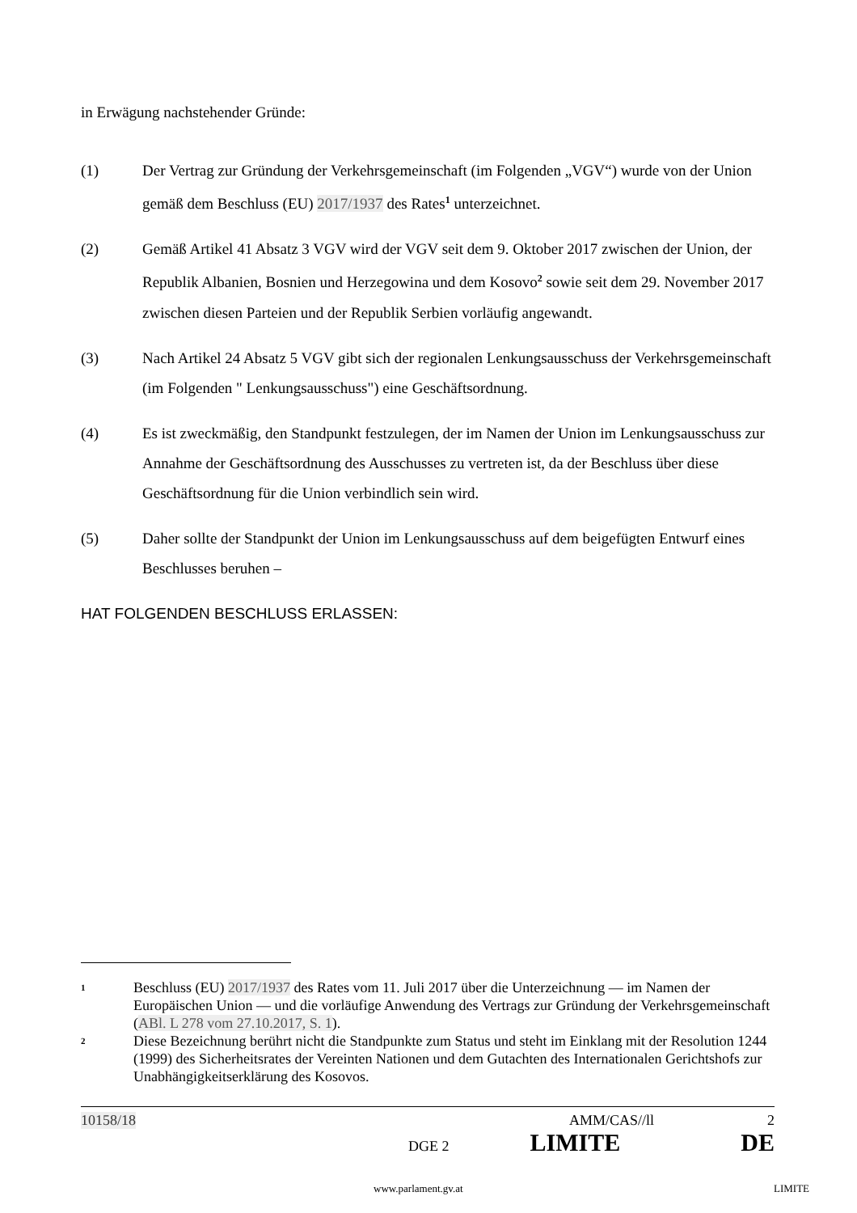in Erwägung nachstehender Gründe:
(1) Der Vertrag zur Gründung der Verkehrsgemeinschaft (im Folgenden „VGV“) wurde von der Union gemäß dem Beschluss (EU) 2017/1937 des Rates<sup>1</sup> unterzeichnet.
(2) Gemäß Artikel 41 Absatz 3 VGV wird der VGV seit dem 9. Oktober 2017 zwischen der Union, der Republik Albanien, Bosnien und Herzegowina und dem Kosovo<sup>2</sup> sowie seit dem 29. November 2017 zwischen diesen Parteien und der Republik Serbien vorläufig angewandt.
(3) Nach Artikel 24 Absatz 5 VGV gibt sich der regionalen Lenkungsausschuss der Verkehrsgemeinschaft (im Folgenden " Lenkungsausschuss") eine Geschäftsordnung.
(4) Es ist zweckmäßig, den Standpunkt festzulegen, der im Namen der Union im Lenkungsausschuss zur Annahme der Geschäftsordnung des Ausschusses zu vertreten ist, da der Beschluss über diese Geschäftsordnung für die Union verbindlich sein wird.
(5) Daher sollte der Standpunkt der Union im Lenkungsausschuss auf dem beigefügten Entwurf eines Beschlusses beruhen –
HAT FOLGENDEN BESCHLUSS ERLASSEN:
1
Beschluss (EU) 2017/1937 des Rates vom 11. Juli 2017 über die Unterzeichnung — im Namen der Europäischen Union — und die vorläufige Anwendung des Vertrags zur Gründung der Verkehrsgemeinschaft (ABl. L 278 vom 27.10.2017, S. 1).
2
Diese Bezeichnung berührt nicht die Standpunkte zum Status und steht im Einklang mit der Resolution 1244 (1999) des Sicherheitsrates der Vereinten Nationen und dem Gutachten des Internationalen Gerichtshofs zur Unabhängigkeitserklärung des Kosovos.
10158/18 AMM/CAS//ll 2
DGE 2 LIMITE DE
www.parlament.gv.at LIMITE